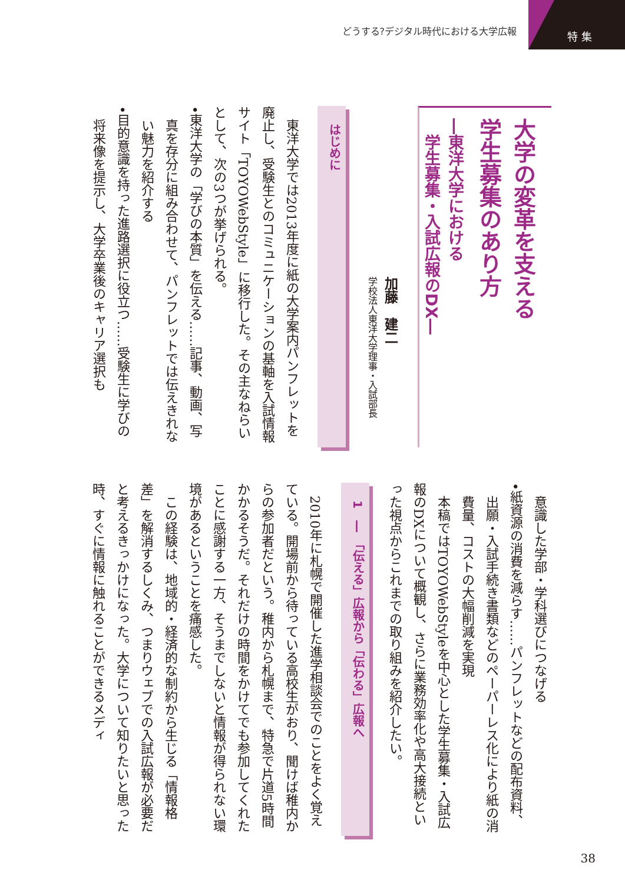どうする?デジタル時代における大学広報 特集
大学の変革を支える
学生募集のあり方
―東洋大学における
　学生募集・入試広報のDX―
加藤　建二
学校法人東洋大学理事・入試部長
はじめに
東洋大学では2013年度に紙の大学案内パンフレットを廃止し、受験生とのコミュニケーションの基軸を入試情報サイト「TOYOWebStyle」に移行した。その主なねらいとして、次の3つが挙げられる。
•東洋大学の「学びの本質」を伝える……記事、動画、写真を存分に組み合わせて、パンフレットでは伝えきれない魅力を紹介する
•目的意識を持った進路選択に役立つ……受験生に学びの将来像を提示し、大学卒業後のキャリア選択も
意識した学部・学科選びにつなげる
•紙資源の消費を減らす……パンフレットなどの配布資料、出願・入試手続き書類などのペーパーレス化により紙の消費量、コストの大幅削減を実現
本稿ではTOYOWebStyleを中心とした学生募集・入試広報のDXについて概観し、さらに業務効率化や高大接続といった視点からこれまでの取り組みを紹介したい。
1　―　「伝える」広報から「伝わる」広報へ
2010年に札幌で開催した進学相談会でのことをよく覚えている。開場前から待っている高校生がおり、聞けば稚内からの参加者だという。稚内から札幌まで、特急で片道5時間かかるそうだ。それだけの時間をかけてでも参加してくれたことに感謝する一方、そうまでしないと情報が得られない環境があるということを痛感した。
この経験は、地域的・経済的な制約から生じる「情報格差」を解消するしくみ、つまりウェブでの入試広報が必要だと考えるきっかけになった。大学について知りたいと思った時、すぐに情報に触れることができるメディ
38